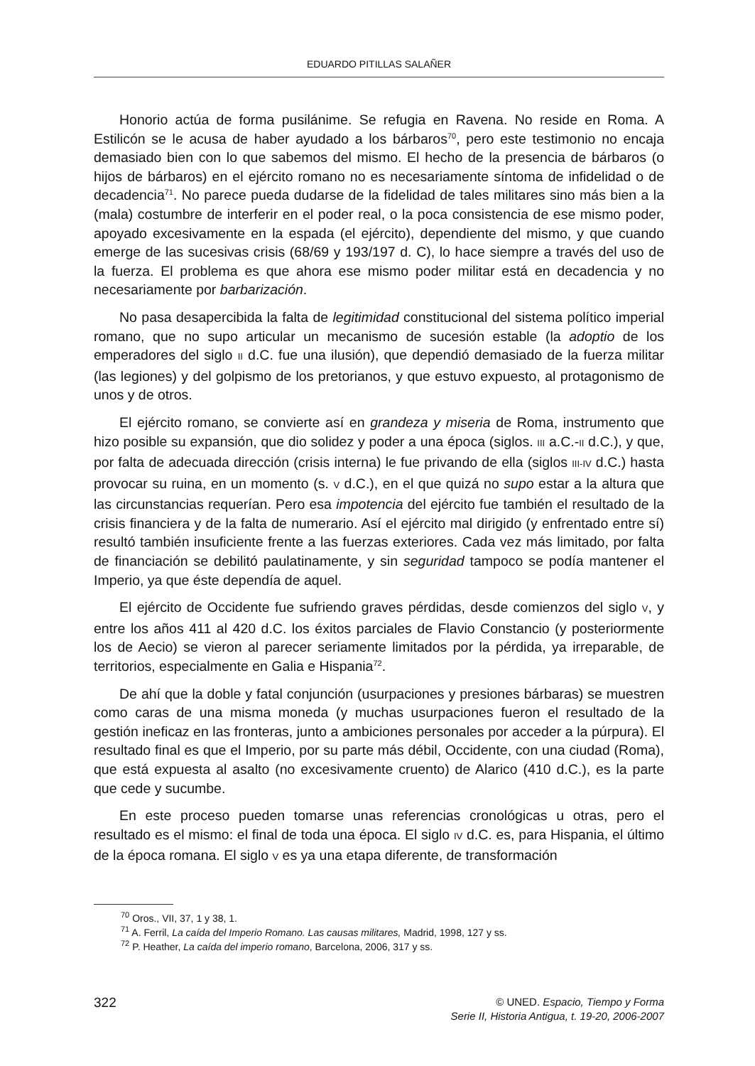EDUARDO PITILLAS SALAÑER
Honorio actúa de forma pusilánime. Se refugia en Ravena. No reside en Roma. A Estilicón se le acusa de haber ayudado a los bárbaros<sup>70</sup>, pero este testimonio no encaja demasiado bien con lo que sabemos del mismo. El hecho de la presencia de bárbaros (o hijos de bárbaros) en el ejército romano no es necesariamente síntoma de infidelidad o de decadencia<sup>71</sup>. No parece pueda dudarse de la fidelidad de tales militares sino más bien a la (mala) costumbre de interferir en el poder real, o la poca consistencia de ese mismo poder, apoyado excesivamente en la espada (el ejército), dependiente del mismo, y que cuando emerge de las sucesivas crisis (68/69 y 193/197 d. C), lo hace siempre a través del uso de la fuerza. El problema es que ahora ese mismo poder militar está en decadencia y no necesariamente por barbarización.
No pasa desapercibida la falta de legitimidad constitucional del sistema político imperial romano, que no supo articular un mecanismo de sucesión estable (la adoptio de los emperadores del siglo II d.C. fue una ilusión), que dependió demasiado de la fuerza militar (las legiones) y del golpismo de los pretorianos, y que estuvo expuesto, al protagonismo de unos y de otros.
El ejército romano, se convierte así en grandeza y miseria de Roma, instrumento que hizo posible su expansión, que dio solidez y poder a una época (siglos. III a.C.-II d.C.), y que, por falta de adecuada dirección (crisis interna) le fue privando de ella (siglos III-IV d.C.) hasta provocar su ruina, en un momento (s. V d.C.), en el que quizá no supo estar a la altura que las circunstancias requerían. Pero esa impotencia del ejército fue también el resultado de la crisis financiera y de la falta de numerario. Así el ejército mal dirigido (y enfrentado entre sí) resultó también insuficiente frente a las fuerzas exteriores. Cada vez más limitado, por falta de financiación se debilitó paulatinamente, y sin seguridad tampoco se podía mantener el Imperio, ya que éste dependía de aquel.
El ejército de Occidente fue sufriendo graves pérdidas, desde comienzos del siglo V, y entre los años 411 al 420 d.C. los éxitos parciales de Flavio Constancio (y posteriormente los de Aecio) se vieron al parecer seriamente limitados por la pérdida, ya irreparable, de territorios, especialmente en Galia e Hispania<sup>72</sup>.
De ahí que la doble y fatal conjunción (usurpaciones y presiones bárbaras) se muestren como caras de una misma moneda (y muchas usurpaciones fueron el resultado de la gestión ineficaz en las fronteras, junto a ambiciones personales por acceder a la púrpura). El resultado final es que el Imperio, por su parte más débil, Occidente, con una ciudad (Roma), que está expuesta al asalto (no excesivamente cruento) de Alarico (410 d.C.), es la parte que cede y sucumbe.
En este proceso pueden tomarse unas referencias cronológicas u otras, pero el resultado es el mismo: el final de toda una época. El siglo IV d.C. es, para Hispania, el último de la época romana. El siglo V es ya una etapa diferente, de transformación
<sup>70</sup> Oros., VII, 37, 1 y 38, 1.
<sup>71</sup> A. Ferril, La caída del Imperio Romano. Las causas militares, Madrid, 1998, 127 y ss.
<sup>72</sup> P. Heather, La caída del imperio romano, Barcelona, 2006, 317 y ss.
322
© UNED. Espacio, Tiempo y Forma
Serie II, Historia Antigua, t. 19-20, 2006-2007